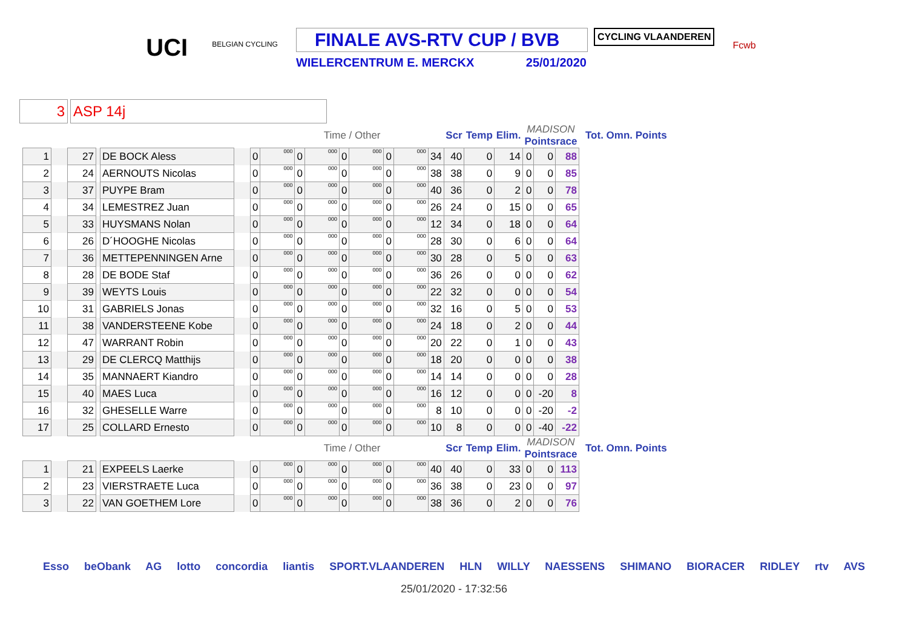UCI
BELGIAN CYCLING
FINALE AVS-RTV CUP / BVB
WIELERCENTRUM E. MERCKX 25/01/2020
CYCLING VLAANDEREN
Fcwb
3 ASP 14j
| | | | | | | | Time / Other | | | | | | | | Scr | Temp | Elim. | MADISON Pointsrace | | | Tot. Omn. Points |
| 1 | | 27 | | DE BOCK Aless | | 0 | 000 | 0 | 000 | 0 | 000 | 0 | 000 | 34 | 40 | 0 | 14 | 0 | 0 | 88 | |
| 2 | | 24 | | AERNOUTS Nicolas | | 0 | 000 | 0 | 000 | 0 | 000 | 0 | 000 | 38 | 38 | 0 | 9 | 0 | 0 | 85 | |
| 3 | | 37 | | PUYPE Bram | | 0 | 000 | 0 | 000 | 0 | 000 | 0 | 000 | 40 | 36 | 0 | 2 | 0 | 0 | 78 | |
| 4 | | 34 | | LEMESTREZ Juan | | 0 | 000 | 0 | 000 | 0 | 000 | 0 | 000 | 26 | 24 | 0 | 15 | 0 | 0 | 65 | |
| 5 | | 33 | | HUYSMANS Nolan | | 0 | 000 | 0 | 000 | 0 | 000 | 0 | 000 | 12 | 34 | 0 | 18 | 0 | 0 | 64 | |
| 6 | | 26 | | D´HOOGHE Nicolas | | 0 | 000 | 0 | 000 | 0 | 000 | 0 | 000 | 28 | 30 | 0 | 6 | 0 | 0 | 64 | |
| 7 | | 36 | | METTEPENNINGEN Arne | | 0 | 000 | 0 | 000 | 0 | 000 | 0 | 000 | 30 | 28 | 0 | 5 | 0 | 0 | 63 | |
| 8 | | 28 | | DE BODE Staf | | 0 | 000 | 0 | 000 | 0 | 000 | 0 | 000 | 36 | 26 | 0 | 0 | 0 | 0 | 62 | |
| 9 | | 39 | | WEYTS Louis | | 0 | 000 | 0 | 000 | 0 | 000 | 0 | 000 | 22 | 32 | 0 | 0 | 0 | 0 | 54 | |
| 10 | | 31 | | GABRIELS Jonas | | 0 | 000 | 0 | 000 | 0 | 000 | 0 | 000 | 32 | 16 | 0 | 5 | 0 | 0 | 53 | |
| 11 | | 38 | | VANDERSTEENE Kobe | | 0 | 000 | 0 | 000 | 0 | 000 | 0 | 000 | 24 | 18 | 0 | 2 | 0 | 0 | 44 | |
| 12 | | 47 | | WARRANT Robin | | 0 | 000 | 0 | 000 | 0 | 000 | 0 | 000 | 20 | 22 | 0 | 1 | 0 | 0 | 43 | |
| 13 | | 29 | | DE CLERCQ Matthijs | | 0 | 000 | 0 | 000 | 0 | 000 | 0 | 000 | 18 | 20 | 0 | 0 | 0 | 0 | 38 | |
| 14 | | 35 | | MANNAERT Kiandro | | 0 | 000 | 0 | 000 | 0 | 000 | 0 | 000 | 14 | 14 | 0 | 0 | 0 | 0 | 28 | |
| 15 | | 40 | | MAES Luca | | 0 | 000 | 0 | 000 | 0 | 000 | 0 | 000 | 16 | 12 | 0 | 0 | 0 | -20 | 8 | |
| 16 | | 32 | | GHESELLE Warre | | 0 | 000 | 0 | 000 | 0 | 000 | 0 | 000 | 8 | 10 | 0 | 0 | 0 | -20 | -2 | |
| 17 | | 25 | | COLLARD Ernesto | | 0 | 000 | 0 | 000 | 0 | 000 | 0 | 000 | 10 | 8 | 0 | 0 | 0 | -40 | -22 | |
| | | | | | | | Time / Other | | | | | | | | Scr | Temp | Elim. | MADISON Pointsrace | | | Tot. Omn. Points |
| 1 | | 21 | | EXPEELS Laerke | | 0 | 000 | 0 | 000 | 0 | 000 | 0 | 000 | 40 | 40 | 0 | 33 | 0 | 0 | 113 | |
| 2 | | 23 | | VIERSTRAETE Luca | | 0 | 000 | 0 | 000 | 0 | 000 | 0 | 000 | 36 | 38 | 0 | 23 | 0 | 0 | 97 | |
| 3 | | 22 | | VAN GOETHEM Lore | | 0 | 000 | 0 | 000 | 0 | 000 | 0 | 000 | 38 | 36 | 0 | 2 | 0 | 0 | 76 | |
Esso beObank AG lotto concordia liantis SPORT.VLAANDEREN HLN WILLY NAESSENS SHIMANO BIORACER RIDLEY rtv AVS
25/01/2020 - 17:32:56